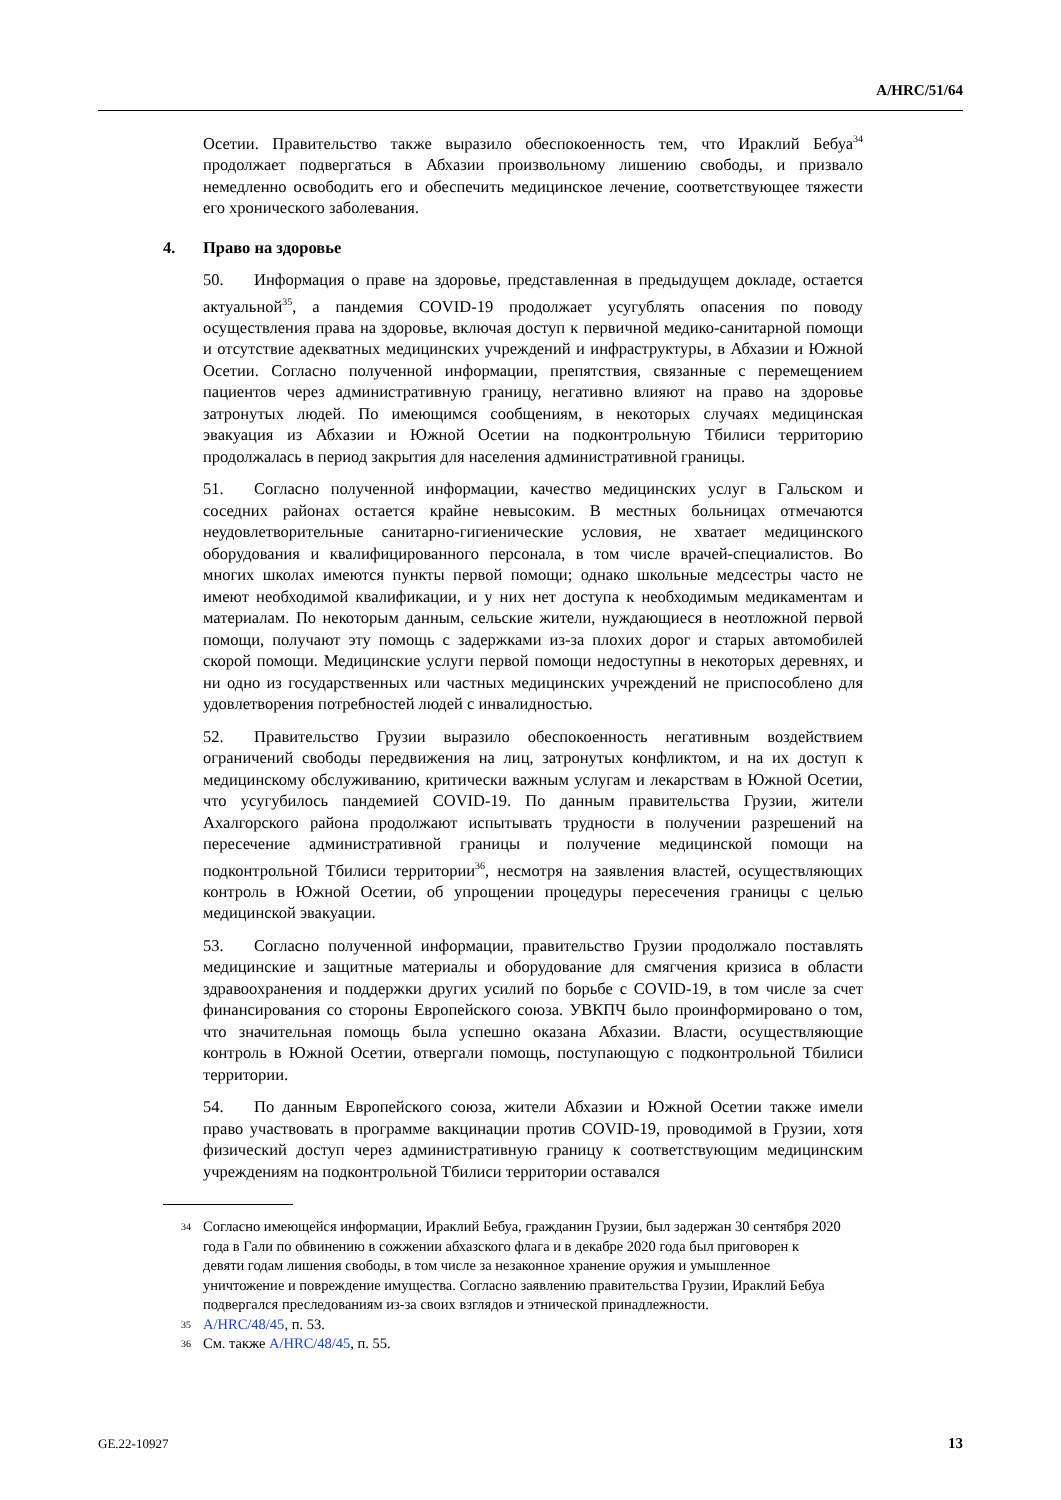A/HRC/51/64
Осетии. Правительство также выразило обеспокоенность тем, что Ираклий Бебуа<sup>34</sup> продолжает подвергаться в Абхазии произвольному лишению свободы, и призвало немедленно освободить его и обеспечить медицинское лечение, соответствующее тяжести его хронического заболевания.
4. Право на здоровье
50. Информация о праве на здоровье, представленная в предыдущем докладе, остается актуальной<sup>35</sup>, а пандемия COVID-19 продолжает усугублять опасения по поводу осуществления права на здоровье, включая доступ к первичной медико-санитарной помощи и отсутствие адекватных медицинских учреждений и инфраструктуры, в Абхазии и Южной Осетии. Согласно полученной информации, препятствия, связанные с перемещением пациентов через административную границу, негативно влияют на право на здоровье затронутых людей. По имеющимся сообщениям, в некоторых случаях медицинская эвакуация из Абхазии и Южной Осетии на подконтрольную Тбилиси территорию продолжалась в период закрытия для населения административной границы.
51. Согласно полученной информации, качество медицинских услуг в Гальском и соседних районах остается крайне невысоким. В местных больницах отмечаются неудовлетворительные санитарно-гигиенические условия, не хватает медицинского оборудования и квалифицированного персонала, в том числе врачей-специалистов. Во многих школах имеются пункты первой помощи; однако школьные медсестры часто не имеют необходимой квалификации, и у них нет доступа к необходимым медикаментам и материалам. По некоторым данным, сельские жители, нуждающиеся в неотложной первой помощи, получают эту помощь с задержками из-за плохих дорог и старых автомобилей скорой помощи. Медицинские услуги первой помощи недоступны в некоторых деревнях, и ни одно из государственных или частных медицинских учреждений не приспособлено для удовлетворения потребностей людей с инвалидностью.
52. Правительство Грузии выразило обеспокоенность негативным воздействием ограничений свободы передвижения на лиц, затронутых конфликтом, и на их доступ к медицинскому обслуживанию, критически важным услугам и лекарствам в Южной Осетии, что усугубилось пандемией COVID-19. По данным правительства Грузии, жители Ахалгорского района продолжают испытывать трудности в получении разрешений на пересечение административной границы и получение медицинской помощи на подконтрольной Тбилиси территории<sup>36</sup>, несмотря на заявления властей, осуществляющих контроль в Южной Осетии, об упрощении процедуры пересечения границы с целью медицинской эвакуации.
53. Согласно полученной информации, правительство Грузии продолжало поставлять медицинские и защитные материалы и оборудование для смягчения кризиса в области здравоохранения и поддержки других усилий по борьбе с COVID-19, в том числе за счет финансирования со стороны Европейского союза. УВКПЧ было проинформировано о том, что значительная помощь была успешно оказана Абхазии. Власти, осуществляющие контроль в Южной Осетии, отвергали помощь, поступающую с подконтрольной Тбилиси территории.
54. По данным Европейского союза, жители Абхазии и Южной Осетии также имели право участвовать в программе вакцинации против COVID-19, проводимой в Грузии, хотя физический доступ через административную границу к соответствующим медицинским учреждениям на подконтрольной Тбилиси территории оставался
<sup>34</sup> Согласно имеющейся информации, Ираклий Бебуа, гражданин Грузии, был задержан 30 сентября 2020 года в Гали по обвинению в сожжении абхазского флага и в декабре 2020 года был приговорен к девяти годам лишения свободы, в том числе за незаконное хранение оружия и умышленное уничтожение и повреждение имущества. Согласно заявлению правительства Грузии, Ираклий Бебуа подвергался преследованиям из-за своих взглядов и этнической принадлежности.
<sup>35</sup> A/HRC/48/45, п. 53.
<sup>36</sup> См. также A/HRC/48/45, п. 55.
GE.22-10927 13